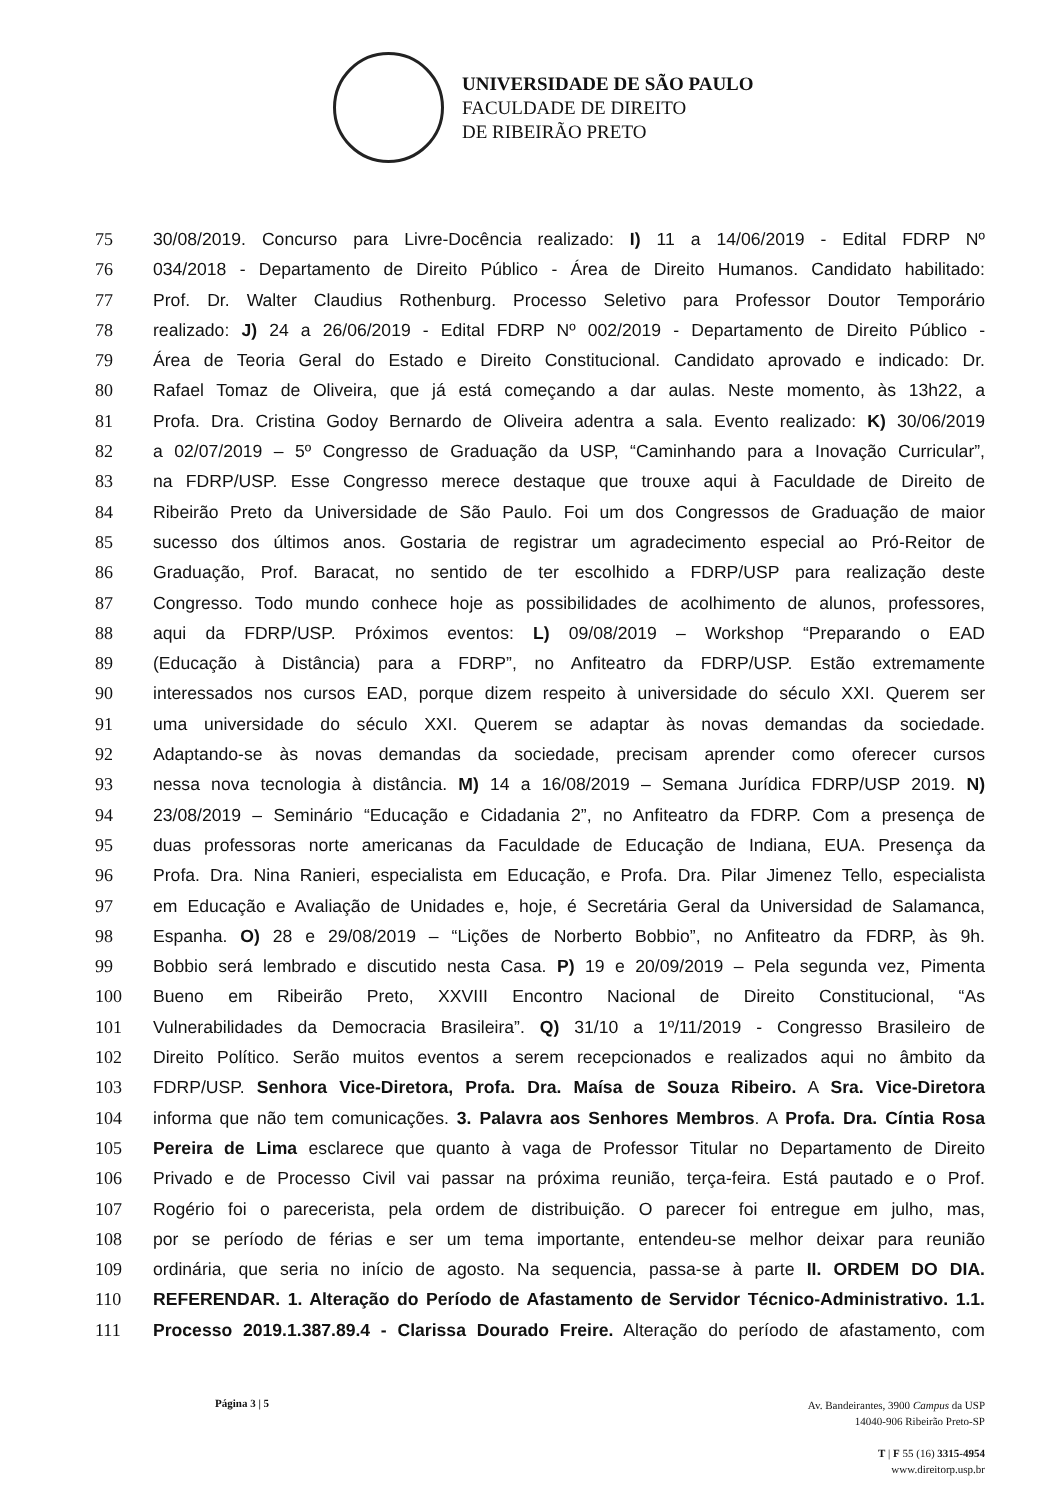UNIVERSIDADE DE SÃO PAULO
FACULDADE DE DIREITO
DE RIBEIRÃO PRETO
75 30/08/2019. Concurso para Livre-Docência realizado: I) 11 a 14/06/2019 - Edital FDRP Nº
76 034/2018 - Departamento de Direito Público - Área de Direito Humanos. Candidato habilitado:
77 Prof. Dr. Walter Claudius Rothenburg. Processo Seletivo para Professor Doutor Temporário
78 realizado: J) 24 a 26/06/2019 - Edital FDRP Nº 002/2019 - Departamento de Direito Público -
79 Área de Teoria Geral do Estado e Direito Constitucional. Candidato aprovado e indicado: Dr.
80 Rafael Tomaz de Oliveira, que já está começando a dar aulas. Neste momento, às 13h22, a
81 Profa. Dra. Cristina Godoy Bernardo de Oliveira adentra a sala. Evento realizado: K) 30/06/2019
82 a 02/07/2019 – 5º Congresso de Graduação da USP, “Caminhando para a Inovação Curricular”,
83 na FDRP/USP. Esse Congresso merece destaque que trouxe aqui à Faculdade de Direito de
84 Ribeirão Preto da Universidade de São Paulo. Foi um dos Congressos de Graduação de maior
85 sucesso dos últimos anos. Gostaria de registrar um agradecimento especial ao Pró-Reitor de
86 Graduação, Prof. Baracat, no sentido de ter escolhido a FDRP/USP para realização deste
87 Congresso. Todo mundo conhece hoje as possibilidades de acolhimento de alunos, professores,
88 aqui da FDRP/USP. Próximos eventos: L) 09/08/2019 – Workshop “Preparando o EAD
89 (Educação à Distância) para a FDRP”, no Anfiteatro da FDRP/USP. Estão extremamente
90 interessados nos cursos EAD, porque dizem respeito à universidade do século XXI. Querem ser
91 uma universidade do século XXI. Querem se adaptar às novas demandas da sociedade.
92 Adaptando-se às novas demandas da sociedade, precisam aprender como oferecer cursos
93 nessa nova tecnologia à distância. M) 14 a 16/08/2019 – Semana Jurídica FDRP/USP 2019. N)
94 23/08/2019 – Seminário “Educação e Cidadania 2”, no Anfiteatro da FDRP. Com a presença de
95 duas professoras norte americanas da Faculdade de Educação de Indiana, EUA. Presença da
96 Profa. Dra. Nina Ranieri, especialista em Educação, e Profa. Dra. Pilar Jimenez Tello, especialista
97 em Educação e Avaliação de Unidades e, hoje, é Secretária Geral da Universidad de Salamanca,
98 Espanha. O) 28 e 29/08/2019 – “Lições de Norberto Bobbio”, no Anfiteatro da FDRP, às 9h.
99 Bobbio será lembrado e discutido nesta Casa. P) 19 e 20/09/2019 – Pela segunda vez, Pimenta
100 Bueno em Ribeirão Preto, XXVIII Encontro Nacional de Direito Constitucional, “As
101 Vulnerabilidades da Democracia Brasileira”. Q) 31/10 a 1º/11/2019 - Congresso Brasileiro de
102 Direito Político. Serão muitos eventos a serem recepcionados e realizados aqui no âmbito da
103 FDRP/USP. Senhora Vice-Diretora, Profa. Dra. Maísa de Souza Ribeiro. A Sra. Vice-Diretora
104 informa que não tem comunicações. 3. Palavra aos Senhores Membros. A Profa. Dra. Cíntia Rosa
105 Pereira de Lima esclarece que quanto à vaga de Professor Titular no Departamento de Direito
106 Privado e de Processo Civil vai passar na próxima reunião, terça-feira. Está pautado e o Prof.
107 Rogério foi o parecerista, pela ordem de distribuição. O parecer foi entregue em julho, mas,
108 por se período de férias e ser um tema importante, entendeu-se melhor deixar para reunião
109 ordinária, que seria no início de agosto. Na sequencia, passa-se à parte II. ORDEM DO DIA.
110 REFERENDAR. 1. Alteração do Período de Afastamento de Servidor Técnico-Administrativo. 1.1.
111 Processo 2019.1.387.89.4 - Clarissa Dourado Freire. Alteração do período de afastamento, com
Página 3 | 5
Av. Bandeirantes, 3900 Campus da USP
14040-906 Ribeirão Preto-SP
T | F 55 (16) 3315-4954
www.direitorp.usp.br